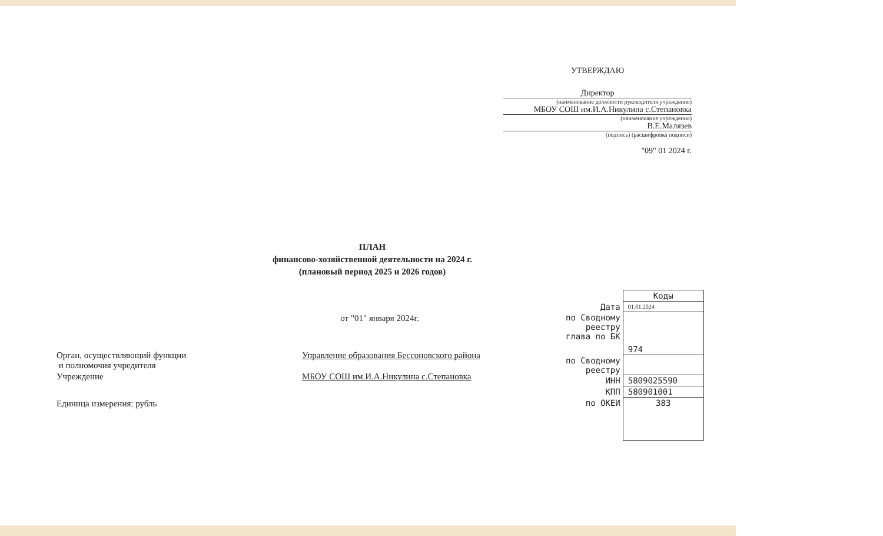УТВЕРЖДАЮ
Директор
(наименование должности руководителя учреждения)
МБОУ СОШ им.И.А.Никулина с.Степановка
(наименование учреждения)
В.Е.Малязев
(подпись) (расшифровка подписи)
"09" 01 2024 г.
ПЛАН
финансово-хозяйственной деятельности на 2024 г.
(плановый период 2025 и 2026 годов)
от "01" января 2024г.
| Орган, осуществляющий функции и полномочия учредителя | Управление образования Бессоновского района |
| Учреждение | МБОУ СОШ им.И.А.Никулина с.Степановка |
| Единица измерения: рубль | |
| | Коды |
| Дата | 01.01.2024 |
| по Сводному реестру глава по БК | 974 |
| по Сводному реестру | |
| ИНН | 5809025590 |
| КПП | 580901001 |
| по ОКЕИ | 383 |